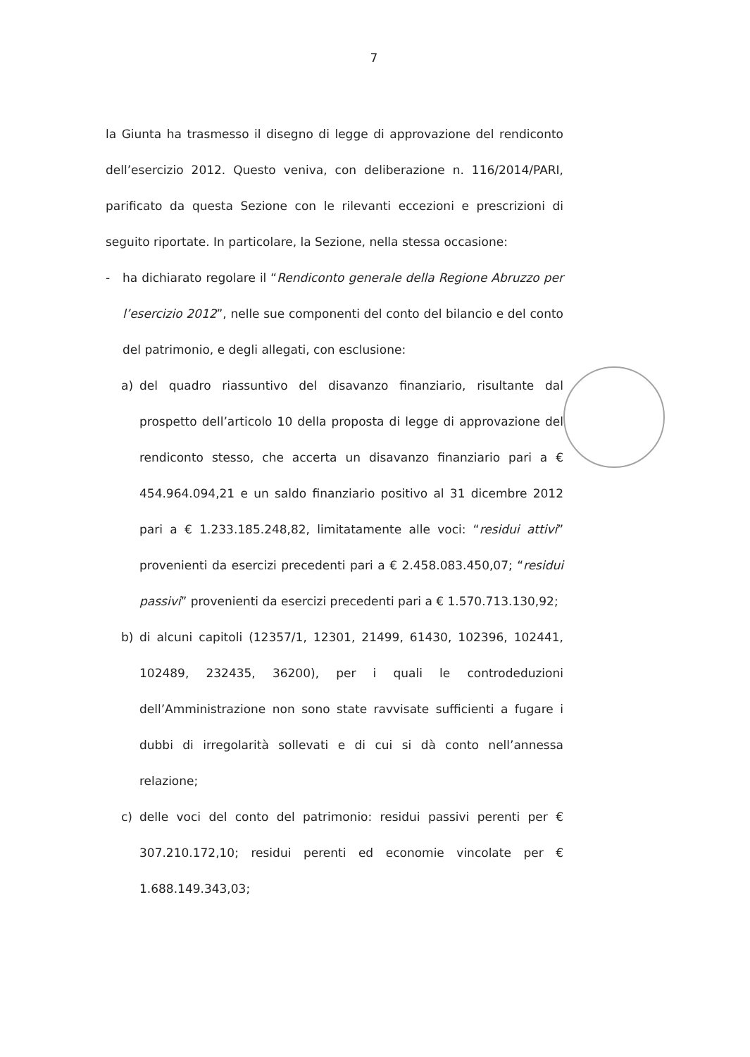7
la Giunta ha trasmesso il disegno di legge di approvazione del rendiconto dell’esercizio 2012. Questo veniva, con deliberazione n. 116/2014/PARI, parificato da questa Sezione con le rilevanti eccezioni e prescrizioni di seguito riportate. In particolare, la Sezione, nella stessa occasione:
- ha dichiarato regolare il “Rendiconto generale della Regione Abruzzo per l’esercizio 2012”, nelle sue componenti del conto del bilancio e del conto del patrimonio, e degli allegati, con esclusione:
a) del quadro riassuntivo del disavanzo finanziario, risultante dal prospetto dell’articolo 10 della proposta di legge di approvazione del rendiconto stesso, che accerta un disavanzo finanziario pari a € 454.964.094,21 e un saldo finanziario positivo al 31 dicembre 2012 pari a € 1.233.185.248,82, limitatamente alle voci: “residui attivi” provenienti da esercizi precedenti pari a € 2.458.083.450,07; “residui passivi” provenienti da esercizi precedenti pari a € 1.570.713.130,92;
b) di alcuni capitoli (12357/1, 12301, 21499, 61430, 102396, 102441, 102489, 232435, 36200), per i quali le controdeduzioni dell’Amministrazione non sono state ravvisate sufficienti a fugare i dubbi di irregolarità sollevati e di cui si dà conto nell’annessa relazione;
c) delle voci del conto del patrimonio: residui passivi perenti per € 307.210.172,10; residui perenti ed economie vincolate per € 1.688.149.343,03;